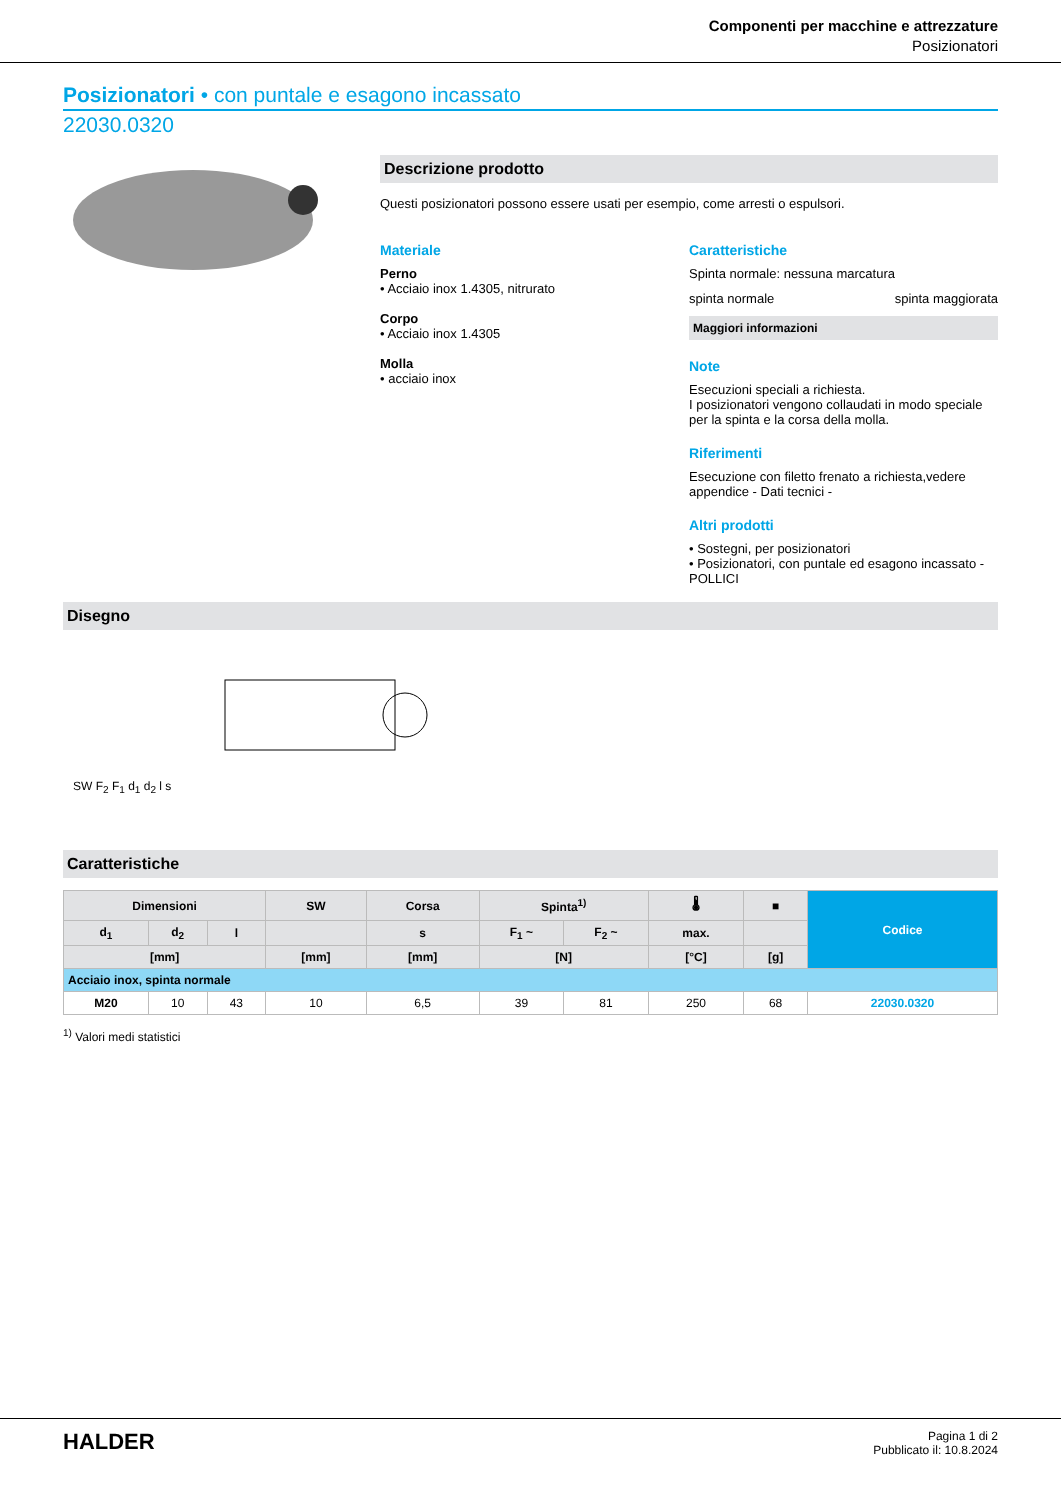Componenti per macchine e attrezzature
Posizionatori
Posizionatori • con puntale e esagono incassato
22030.0320
Descrizione prodotto
Questi posizionatori possono essere usati per esempio, come arresti o espulsori.
Materiale
Perno
• Acciaio inox 1.4305, nitrurato
Corpo
• Acciaio inox 1.4305
Molla
• acciaio inox
Caratteristiche
Spinta normale: nessuna marcatura
spinta normale spinta maggiorata
Maggiori informazioni
Note
Esecuzioni speciali a richiesta.
I posizionatori vengono collaudati in modo speciale per la spinta e la corsa della molla.
Riferimenti
Esecuzione con filetto frenato a richiesta,vedere appendice - Dati tecnici -
Altri prodotti
• Sostegni, per posizionatori
• Posizionatori, con puntale ed esagono incassato - POLLICI
Disegno
SW F<sub>2</sub> F<sub>1</sub> d<sub>1</sub> d<sub>2</sub> l s
Caratteristiche
| Dimensioni | | | SW | Corsa | Spinta<sup>1)</sup> | | 🌡 | ■ | Codice |
| --- | --- | --- | --- | --- | --- | --- | --- | --- | --- |
| d<sub>1</sub> | d<sub>2</sub> | l | | s | F<sub>1</sub> ~ | F<sub>2</sub> ~ | max. | | |
| [mm] | | | [mm] | [mm] | [N] | | [°C] | [g] | |
| Acciaio inox, spinta normale | | | | | | | | | |
| M20 | 10 | 43 | 10 | 6,5 | 39 | 81 | 250 | 68 | 22030.0320 |
<sup>1)</sup> Valori medi statistici
HALDER
Pagina 1 di 2
Pubblicato il: 10.8.2024